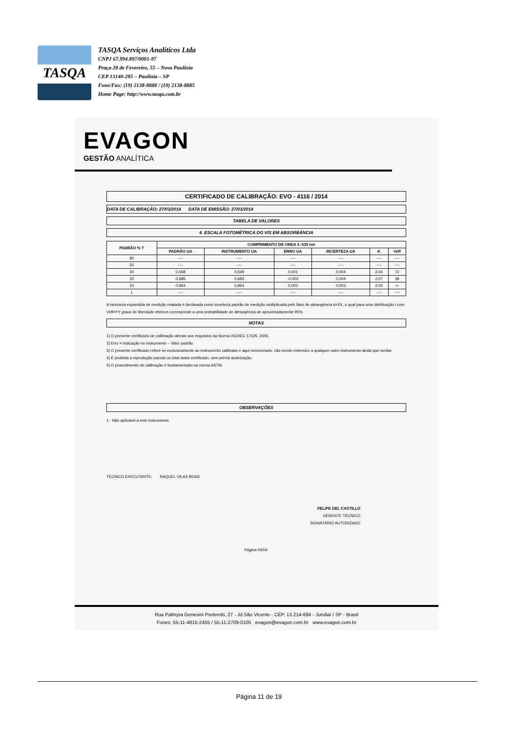TASQA
TASQA Serviços Analíticos Ltda
CNPJ 67.994.897/0001-97
Praça 28 de Fevereiro, 55 – Nova Paulínia
CEP 13140-285 – Paulínia – SP
Fone/Fax: (19) 2138-8888 / (19) 2138-8885
Home Page: http://www.tasqa.com.br
EVAGON
GESTÃO ANALÍTICA
CERTIFICADO DE CALIBRAÇÃO: EVO - 4116 / 2014
DATA DE CALIBRAÇÃO: 27/03/2014 DATA DE EMISSÃO: 27/03/2014
TABELA DE VALORES
4. ESCALA FOTOMÉTRICA DO VIS EM ABSORBÂNCIA
| PADRÃO % T | COMPRIMENTO DE ONDA λ: 635 nm | | | | | |
| --- | --- | --- | --- | --- | --- | --- |
| | PADRÃO UA | INSTRUMENTO UA | ERRO UA | INCERTEZA UA | K | Veff |
| 90 | ---- | ---- | ---- | ---- | ---- | ---- |
| 50 | ---- | ---- | ---- | ---- | ---- | ---- |
| 30 | 0,568 | 0,569 | 0,001 | 0,004 | 2,04 | 72 |
| 20 | 0,685 | 0,683 | -0,002 | 0,004 | 2,07 | 39 |
| 10 | 0,964 | 0,964 | 0,000 | 0,003 | 2,00 | ∞ |
| 1 | ---- | ---- | ---- | ---- | ---- | ---- |
A incerteza expandida de medição relatada é declarada como incerteza padrão de medição multiplicada pelo fator de abrangência k=XX, o qual para uma distribuição t com Veff=YY graus de liberdade efetivos corresponde a uma probabilidade de abrangência de aproximadamente 95%.
NOTAS
1) O presente certificado de calibração atende aos requisitos da Norma ISO/IEC 17025: 2005.
2) Erro = Indicação no instrumento – Valor padrão.
3) O presente certificado refere-se exclusivamente ao instrumento calibrado e aqui mencionado, não sendo extensivo a qualquer outro instrumento ainda que similar.
4) É proibida a reprodução parcial ou total deste certificado, sem prévia autorização.
5) O procedimento de calibração é fundamentado na norma ASTM.
OBSERVAÇÕES
1 - Não aplicável a este instrumento
TÉCNICO EXECUTANTE: RAQUEL VILAS BOAS
FELIPE DEL CASTILLO
GERENTE TÉCNICO
SIGNATÁRIO AUTORIZADO
Página 04/04
Rua Palmyra Genesini Preterotti, 27 - Jd.São Vicente - CEP. 13.214-694 - Jundiaí / SP - Brasil
Fones: 55-11-4815-2455 / 55-11-2709-0105 evagon@evagon.com.br www.evagon.com.br
Página 11 de 19